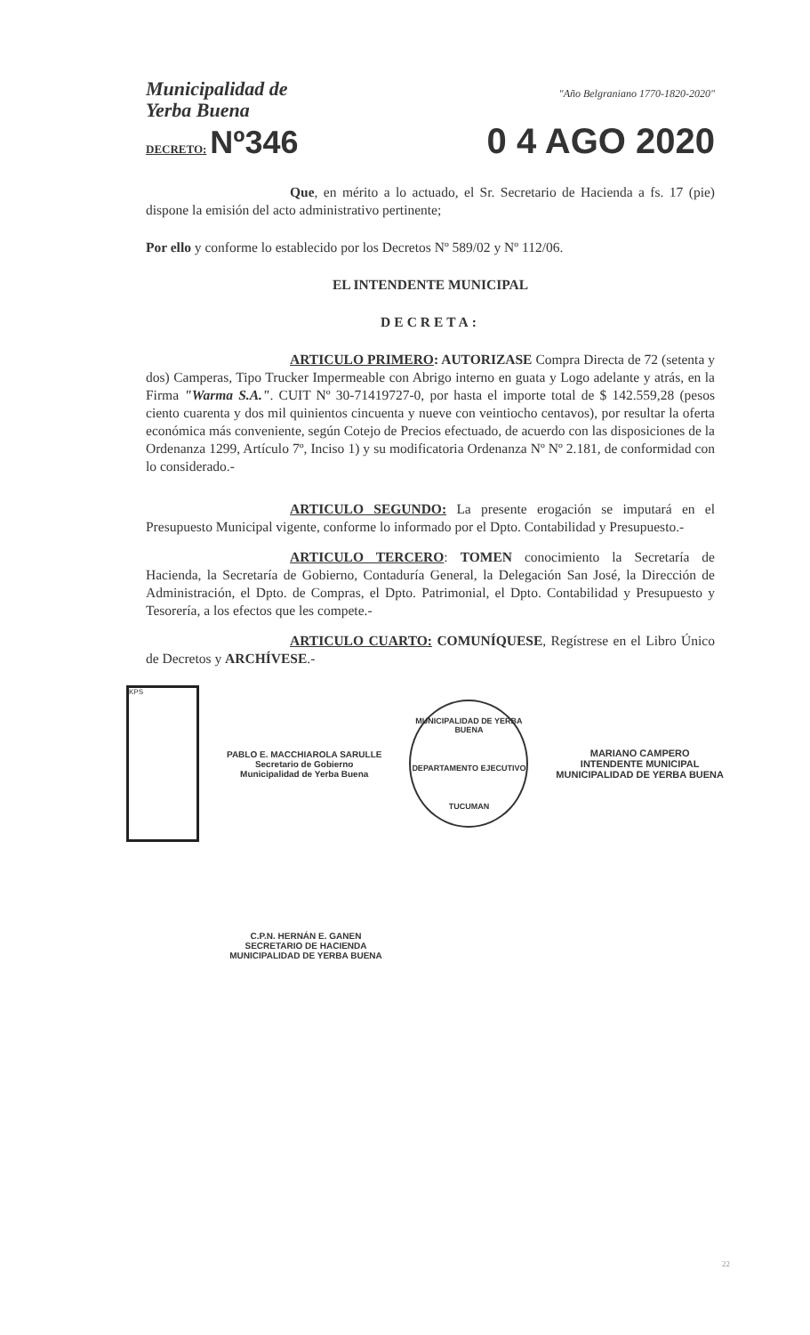Municipalidad de
Yerba Buena
"Año Belgraniano 1770-1820-2020"
DECRETO: Nº346
0 4 AGO 2020
Que, en mérito a lo actuado, el Sr. Secretario de Hacienda a fs. 17 (pie) dispone la emisión del acto administrativo pertinente;
Por ello y conforme lo establecido por los Decretos Nº 589/02 y Nº 112/06.
EL INTENDENTE MUNICIPAL
DECRETA:
ARTICULO PRIMERO: AUTORIZASE Compra Directa de 72 (setenta y dos) Camperas, Tipo Trucker Impermeable con Abrigo interno en guata y Logo adelante y atrás, en la Firma "Warma S.A.". CUIT Nº 30-71419727-0, por hasta el importe total de $ 142.559,28 (pesos ciento cuarenta y dos mil quinientos cincuenta y nueve con veintiocho centavos), por resultar la oferta económica más conveniente, según Cotejo de Precios efectuado, de acuerdo con las disposiciones de la Ordenanza 1299, Artículo 7º, Inciso 1) y su modificatoria Ordenanza Nº Nº 2.181, de conformidad con lo considerado.-
ARTICULO SEGUNDO: La presente erogación se imputará en el Presupuesto Municipal vigente, conforme lo informado por el Dpto. Contabilidad y Presupuesto.-
ARTICULO TERCERO: TOMEN conocimiento la Secretaría de Hacienda, la Secretaría de Gobierno, Contaduría General, la Delegación San José, la Dirección de Administración, el Dpto. de Compras, el Dpto. Patrimonial, el Dpto. Contabilidad y Presupuesto y Tesorería, a los efectos que les compete.-
ARTICULO CUARTO: COMUNÍQUESE, Regístrese en el Libro Único de Decretos y ARCHÍVESE.-
KPS
PABLO E. MACCHIAROLA SARULLE
Secretario de Gobierno
Municipalidad de Yerba Buena
MUNICIPALIDAD DE YERBA BUENA
DEPARTAMENTO EJECUTIVO
TUCUMAN
MARIANO CAMPERO
INTENDENTE MUNICIPAL
MUNICIPALIDAD DE YERBA BUENA
C.P.N. HERNÁN E. GANEN
SECRETARIO DE HACIENDA
MUNICIPALIDAD DE YERBA BUENA
22